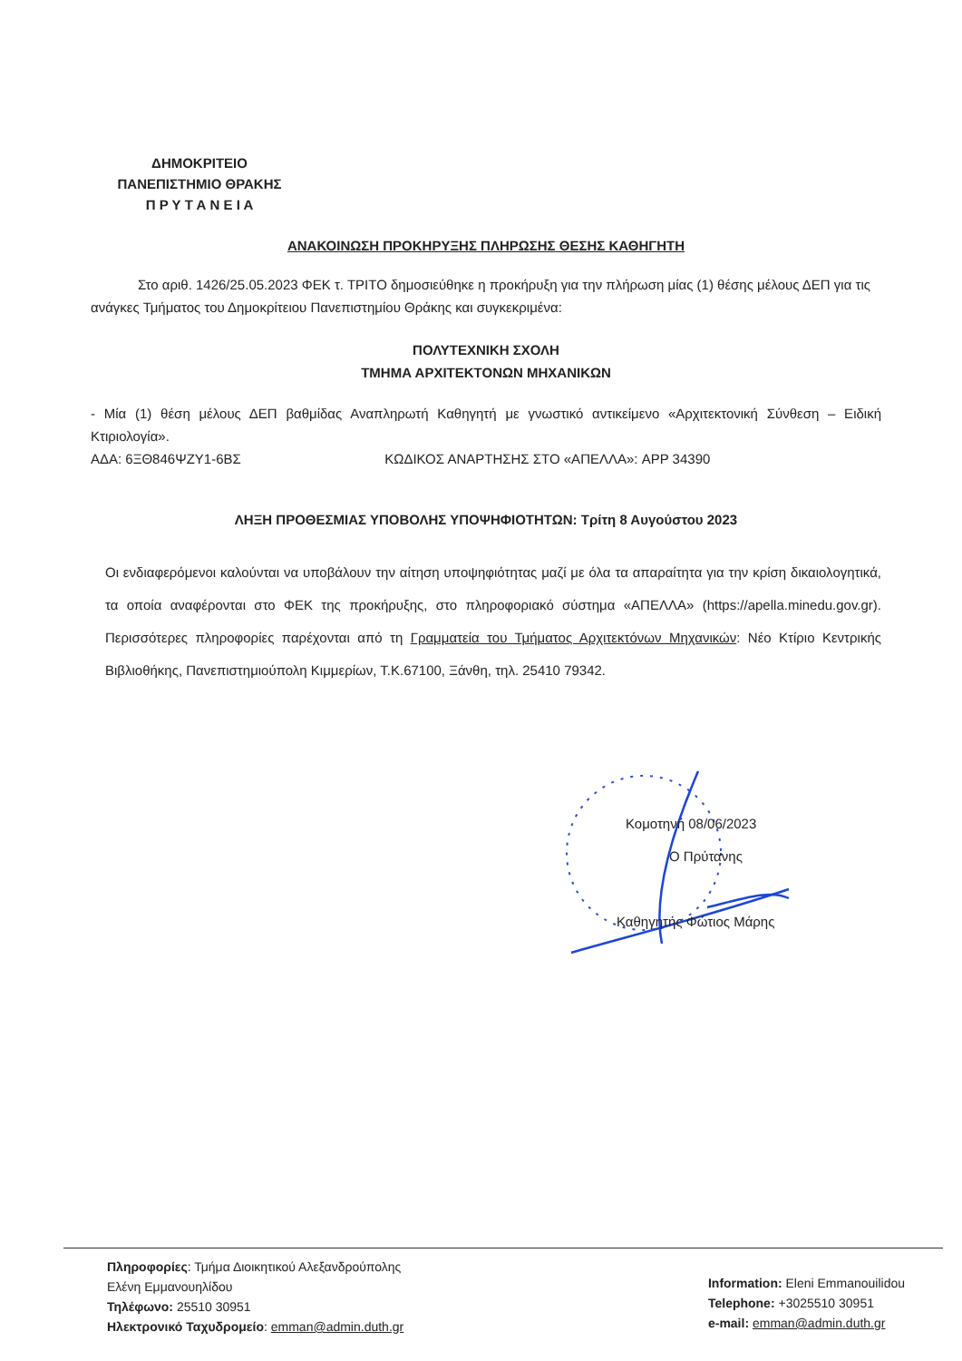ΔΗΜΟΚΡΙΤΕΙΟ
ΠΑΝΕΠΙΣΤΗΜΙΟ ΘΡΑΚΗΣ
Π Ρ Υ Τ Α Ν Ε Ι Α
ΑΝΑΚΟΙΝΩΣΗ ΠΡΟΚΗΡΥΞΗΣ ΠΛΗΡΩΣΗΣ ΘΕΣΗΣ ΚΑΘΗΓΗΤΗ
Στο αριθ. 1426/25.05.2023 ΦΕΚ τ. ΤΡΙΤΟ δημοσιεύθηκε η προκήρυξη για την πλήρωση μίας (1) θέσης μέλους ΔΕΠ για τις ανάγκες Τμήματος του Δημοκρίτειου Πανεπιστημίου Θράκης και συγκεκριμένα:
ΠΟΛΥΤΕΧΝΙΚΗ ΣΧΟΛΗ
ΤΜΗΜΑ ΑΡΧΙΤΕΚΤΟΝΩΝ ΜΗΧΑΝΙΚΩΝ
- Μία (1) θέση μέλους ΔΕΠ βαθμίδας Αναπληρωτή Καθηγητή με γνωστικό αντικείμενο «Αρχιτεκτονική Σύνθεση – Ειδική Κτιριολογία».
ΑΔΑ: 6ΞΘ846ΨΖΥ1-6ΒΣ ΚΩΔΙΚΟΣ ΑΝΑΡΤΗΣΗΣ ΣΤΟ «ΑΠΕΛΛΑ»: APP 34390
ΛΗΞΗ ΠΡΟΘΕΣΜΙΑΣ ΥΠΟΒΟΛΗΣ ΥΠΟΨΗΦΙΟΤΗΤΩΝ: Τρίτη 8 Αυγούστου 2023
Οι ενδιαφερόμενοι καλούνται να υποβάλουν την αίτηση υποψηφιότητας μαζί με όλα τα απαραίτητα για την κρίση δικαιολογητικά, τα οποία αναφέρονται στο ΦΕΚ της προκήρυξης, στο πληροφοριακό σύστημα «ΑΠΕΛΛΑ» (https://apella.minedu.gov.gr). Περισσότερες πληροφορίες παρέχονται από τη Γραμματεία του Τμήματος Αρχιτεκτόνων Μηχανικών: Νέο Κτίριο Κεντρικής Βιβλιοθήκης, Πανεπιστημιούπολη Κιμμερίων, Τ.Κ.67100, Ξάνθη, τηλ. 25410 79342.
Κομοτηνή 08/06/2023
Ο Πρύτανης
Καθηγητής Φώτιος Μάρης
Πληροφορίες: Τμήμα Διοικητικού Αλεξανδρούπολης
Ελένη Εμμανουηλίδου
Τηλέφωνο: 25510 30951
Ηλεκτρονικό Ταχυδρομείο: emman@admin.duth.gr
Information: Eleni Emmanouilidou
Telephone: +3025510 30951
e-mail: emman@admin.duth.gr